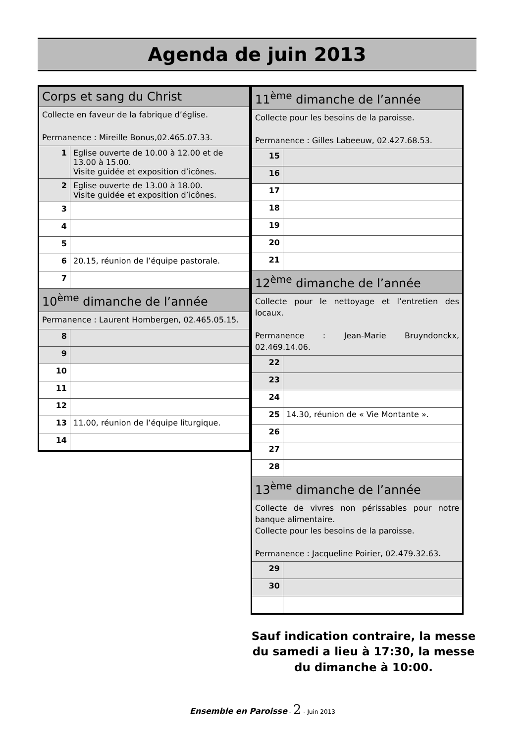Agenda de juin 2013
| Corps et sang du Christ | |
| Collecte en faveur de la fabrique d’église. Permanence : Mireille Bonus,02.465.07.33. | |
| 1 | Eglise ouverte de 10.00 à 12.00 et de 13.00 à 15.00. Visite guidée et exposition d’icônes. |
| 2 | Eglise ouverte de 13.00 à 18.00. Visite guidée et exposition d’icônes. |
| 3 | |
| 4 | |
| 5 | |
| 6 | 20.15, réunion de l’équipe pastorale. |
| 7 | |
| 10<sup>ème</sup> dimanche de l’année | |
| Permanence : Laurent Hombergen, 02.465.05.15. | |
| 8 | |
| 9 | |
| 10 | |
| 11 | |
| 12 | |
| 13 | 11.00, réunion de l’équipe liturgique. |
| 14 | |
| 11<sup>ème</sup> dimanche de l’année | |
| Collecte pour les besoins de la paroisse. Permanence : Gilles Labeeuw, 02.427.68.53. | |
| 15 | |
| 16 | |
| 17 | |
| 18 | |
| 19 | |
| 20 | |
| 21 | |
| 12<sup>ème</sup> dimanche de l’année | |
| Collecte pour le nettoyage et l’entretien des locaux. Permanence : Jean-Marie Bruyndonckx, 02.469.14.06. | |
| 22 | |
| 23 | |
| 24 | |
| 25 | 14.30, réunion de « Vie Montante ». |
| 26 | |
| 27 | |
| 28 | |
| 13<sup>ème</sup> dimanche de l’année | |
| Collecte de vivres non périssables pour notre banque alimentaire. Collecte pour les besoins de la paroisse. Permanence : Jacqueline Poirier, 02.479.32.63. | |
| 29 | |
| 30 | |
Sauf indication contraire, la messe du samedi a lieu à 17:30, la messe du dimanche à 10:00.
Ensemble en Paroisse - 2 - Juin 2013